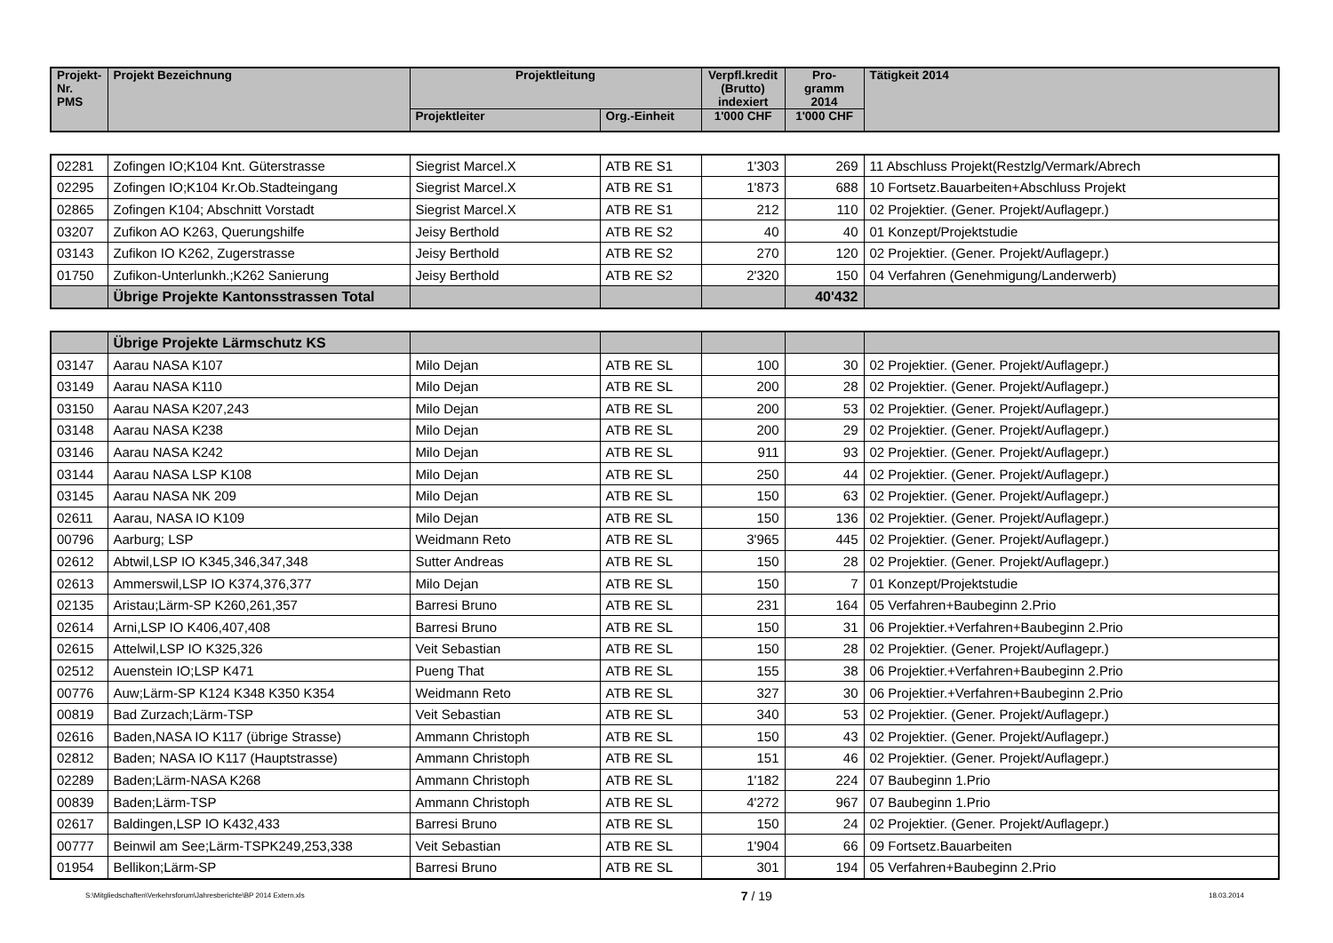| Projekt- Nr. PMS | Projekt Bezeichnung | Projektleitung | | Verpfl.kredit (Brutto) indexiert | Pro- gramm 2014 | Tätigkeit 2014 |
| --- | --- | --- | --- | --- | --- | --- |
| | | Projektleiter | Org.-Einheit | 1'000 CHF | 1'000 CHF | |
| 02281 | Zofingen IO;K104 Knt. Güterstrasse | Siegrist Marcel.X | ATB RE S1 | 1'303 | 269 | 11 Abschluss Projekt(Restzlg/Vermark/Abrech |
| 02295 | Zofingen IO;K104 Kr.Ob.Stadteingang | Siegrist Marcel.X | ATB RE S1 | 1'873 | 688 | 10 Fortsetz.Bauarbeiten+Abschluss Projekt |
| 02865 | Zofingen K104; Abschnitt Vorstadt | Siegrist Marcel.X | ATB RE S1 | 212 | 110 | 02 Projektier. (Gener. Projekt/Auflagepr.) |
| 03207 | Zufikon AO K263, Querungshilfe | Jeisy Berthold | ATB RE S2 | 40 | 40 | 01 Konzept/Projektstudie |
| 03143 | Zufikon IO K262, Zugerstrasse | Jeisy Berthold | ATB RE S2 | 270 | 120 | 02 Projektier. (Gener. Projekt/Auflagepr.) |
| 01750 | Zufikon-Unterlunkh.;K262 Sanierung | Jeisy Berthold | ATB RE S2 | 2'320 | 150 | 04 Verfahren (Genehmigung/Landerwerb) |
| | Übrige Projekte Kantonsstrassen Total | | | | 40'432 | |
| | Übrige Projekte Lärmschutz KS | | | | | |
| 03147 | Aarau NASA K107 | Milo Dejan | ATB RE SL | 100 | 30 | 02 Projektier. (Gener. Projekt/Auflagepr.) |
| 03149 | Aarau NASA K110 | Milo Dejan | ATB RE SL | 200 | 28 | 02 Projektier. (Gener. Projekt/Auflagepr.) |
| 03150 | Aarau NASA K207,243 | Milo Dejan | ATB RE SL | 200 | 53 | 02 Projektier. (Gener. Projekt/Auflagepr.) |
| 03148 | Aarau NASA K238 | Milo Dejan | ATB RE SL | 200 | 29 | 02 Projektier. (Gener. Projekt/Auflagepr.) |
| 03146 | Aarau NASA K242 | Milo Dejan | ATB RE SL | 911 | 93 | 02 Projektier. (Gener. Projekt/Auflagepr.) |
| 03144 | Aarau NASA LSP K108 | Milo Dejan | ATB RE SL | 250 | 44 | 02 Projektier. (Gener. Projekt/Auflagepr.) |
| 03145 | Aarau NASA NK 209 | Milo Dejan | ATB RE SL | 150 | 63 | 02 Projektier. (Gener. Projekt/Auflagepr.) |
| 02611 | Aarau, NASA IO K109 | Milo Dejan | ATB RE SL | 150 | 136 | 02 Projektier. (Gener. Projekt/Auflagepr.) |
| 00796 | Aarburg; LSP | Weidmann Reto | ATB RE SL | 3'965 | 445 | 02 Projektier. (Gener. Projekt/Auflagepr.) |
| 02612 | Abtwil,LSP IO K345,346,347,348 | Sutter Andreas | ATB RE SL | 150 | 28 | 02 Projektier. (Gener. Projekt/Auflagepr.) |
| 02613 | Ammerswil,LSP IO K374,376,377 | Milo Dejan | ATB RE SL | 150 | 7 | 01 Konzept/Projektstudie |
| 02135 | Aristau;Lärm-SP K260,261,357 | Barresi Bruno | ATB RE SL | 231 | 164 | 05 Verfahren+Baubeginn 2.Prio |
| 02614 | Arni,LSP IO K406,407,408 | Barresi Bruno | ATB RE SL | 150 | 31 | 06 Projektier.+Verfahren+Baubeginn 2.Prio |
| 02615 | Attelwil,LSP IO K325,326 | Veit Sebastian | ATB RE SL | 150 | 28 | 02 Projektier. (Gener. Projekt/Auflagepr.) |
| 02512 | Auenstein IO;LSP K471 | Pueng That | ATB RE SL | 155 | 38 | 06 Projektier.+Verfahren+Baubeginn 2.Prio |
| 00776 | Auw;Lärm-SP K124 K348 K350 K354 | Weidmann Reto | ATB RE SL | 327 | 30 | 06 Projektier.+Verfahren+Baubeginn 2.Prio |
| 00819 | Bad Zurzach;Lärm-TSP | Veit Sebastian | ATB RE SL | 340 | 53 | 02 Projektier. (Gener. Projekt/Auflagepr.) |
| 02616 | Baden,NASA IO K117 (übrige Strasse) | Ammann Christoph | ATB RE SL | 150 | 43 | 02 Projektier. (Gener. Projekt/Auflagepr.) |
| 02812 | Baden; NASA IO K117 (Hauptstrasse) | Ammann Christoph | ATB RE SL | 151 | 46 | 02 Projektier. (Gener. Projekt/Auflagepr.) |
| 02289 | Baden;Lärm-NASA K268 | Ammann Christoph | ATB RE SL | 1'182 | 224 | 07 Baubeginn 1.Prio |
| 00839 | Baden;Lärm-TSP | Ammann Christoph | ATB RE SL | 4'272 | 967 | 07 Baubeginn 1.Prio |
| 02617 | Baldingen,LSP IO K432,433 | Barresi Bruno | ATB RE SL | 150 | 24 | 02 Projektier. (Gener. Projekt/Auflagepr.) |
| 00777 | Beinwil am See;Lärm-TSPK249,253,338 | Veit Sebastian | ATB RE SL | 1'904 | 66 | 09 Fortsetz.Bauarbeiten |
| 01954 | Bellikon;Lärm-SP | Barresi Bruno | ATB RE SL | 301 | 194 | 05 Verfahren+Baubeginn 2.Prio |
S:\Mitgliedschaften\Verkehrsforum\Jahresberichte\BP 2014 Extern.xls 7 / 19 18.03.2014